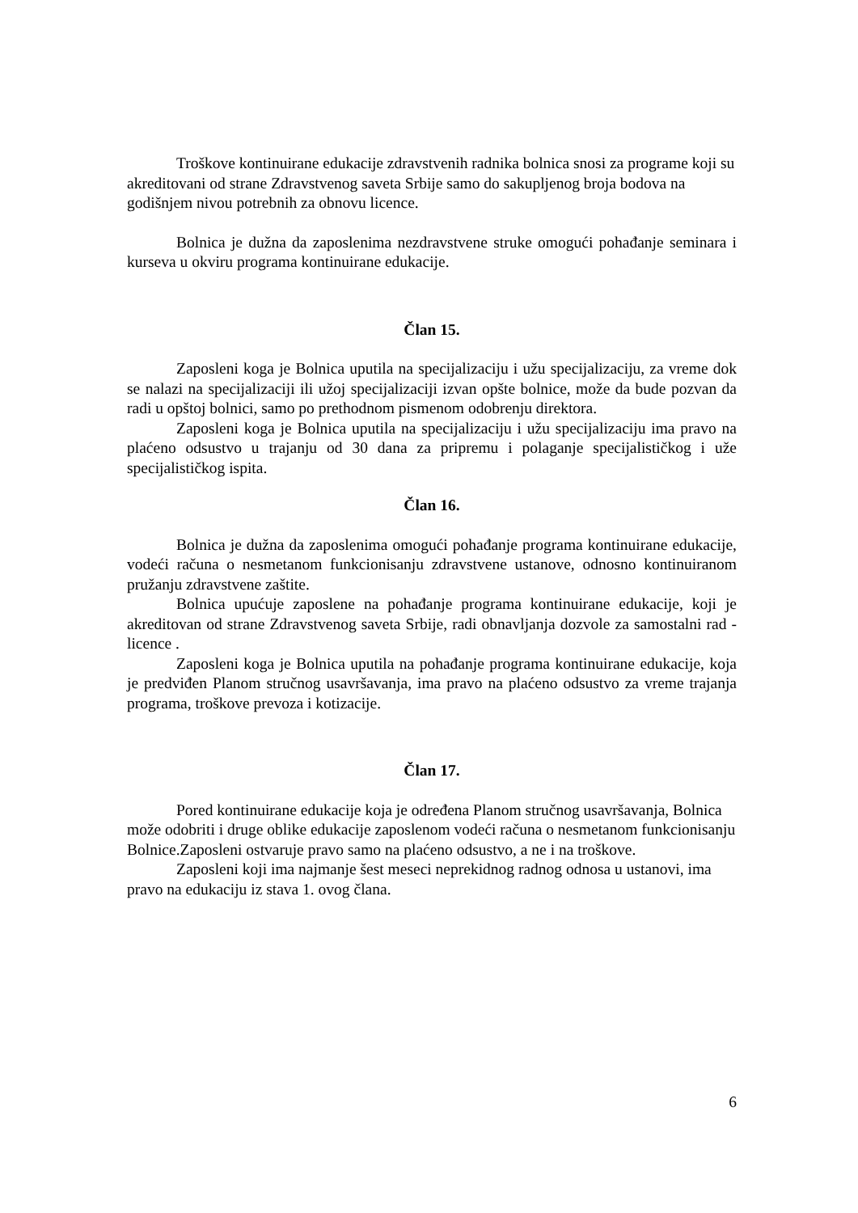Troškove kontinuirane edukacije zdravstvenih radnika bolnica snosi za programe koji su akreditovani od strane Zdravstvenog saveta Srbije samo do sakupljenog broja bodova na godišnjem nivou potrebnih za obnovu licence.
Bolnica je dužna da zaposlenima nezdravstvene struke omogući pohađanje seminara i kurseva u okviru programa kontinuirane edukacije.
Član 15.
Zaposleni koga je Bolnica uputila na specijalizaciju i užu specijalizaciju, za vreme dok se nalazi na specijalizaciji ili užoj specijalizaciji izvan opšte bolnice, može da bude pozvan da radi u opštoj bolnici, samo po prethodnom pismenom odobrenju direktora.
Zaposleni koga je Bolnica uputila na specijalizaciju i užu specijalizaciju ima pravo na plaćeno odsustvo u trajanju od 30 dana za pripremu i polaganje specijalističkog i uže specijalističkog ispita.
Član 16.
Bolnica je dužna da zaposlenima omogući pohađanje programa kontinuirane edukacije, vodeći računa o nesmetanom funkcionisanju zdravstvene ustanove, odnosno kontinuiranom pružanju zdravstvene zaštite.
Bolnica upućuje zaposlene na pohađanje programa kontinuirane edukacije, koji je akreditovan od strane Zdravstvenog saveta Srbije, radi obnavljanja dozvole za samostalni rad - licence .
Zaposleni koga je Bolnica uputila na pohađanje programa kontinuirane edukacije, koja je predviđen Planom stručnog usavršavanja, ima pravo na plaćeno odsustvo za vreme trajanja programa, troškove prevoza i kotizacije.
Član 17.
Pored kontinuirane edukacije koja je određena Planom stručnog usavršavanja, Bolnica može odobriti i druge oblike edukacije zaposlenom vodeći računa o nesmetanom funkcionisanju Bolnice.Zaposleni ostvaruje pravo samo na plaćeno odsustvo, a ne i na troškove.
Zaposleni koji ima najmanje šest meseci neprekidnog radnog odnosa u ustanovi, ima pravo na edukaciju iz stava 1. ovog člana.
6